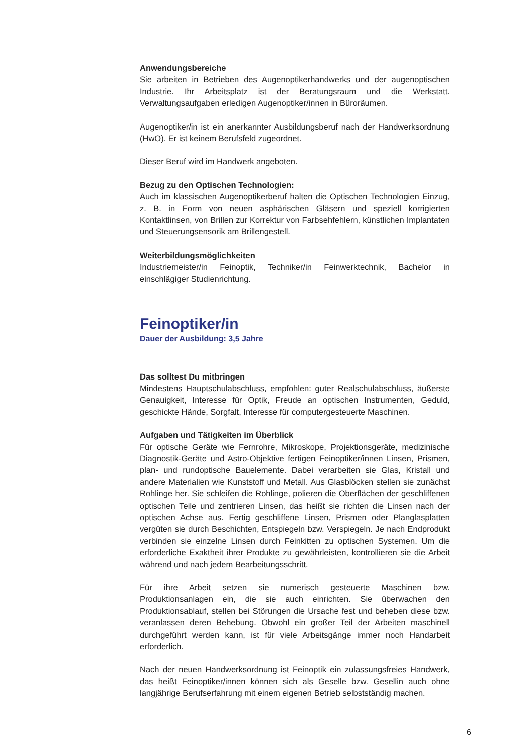Anwendungsbereiche
Sie arbeiten in Betrieben des Augenoptikerhandwerks und der augenoptischen Industrie. Ihr Arbeitsplatz ist der Beratungsraum und die Werkstatt. Verwaltungsaufgaben erledigen Augenoptiker/innen in Büroräumen.
Augenoptiker/in ist ein anerkannter Ausbildungsberuf nach der Handwerksordnung (HwO). Er ist keinem Berufsfeld zugeordnet.
Dieser Beruf wird im Handwerk angeboten.
Bezug zu den Optischen Technologien:
Auch im klassischen Augenoptikerberuf halten die Optischen Technologien Einzug, z. B. in Form von neuen asphärischen Gläsern und speziell korrigierten Kontaktlinsen, von Brillen zur Korrektur von Farbsehfehlern, künstlichen Implantaten und Steuerungsensorik am Brillengestell.
Weiterbildungsmöglichkeiten
Industriemeister/in Feinoptik, Techniker/in Feinwerktechnik, Bachelor in einschlägiger Studienrichtung.
Feinoptiker/in
Dauer der Ausbildung: 3,5 Jahre
Das solltest Du mitbringen
Mindestens Hauptschulabschluss, empfohlen: guter Realschulabschluss, äußerste Genauigkeit, Interesse für Optik, Freude an optischen Instrumenten, Geduld, geschickte Hände, Sorgfalt, Interesse für computergesteuerte Maschinen.
Aufgaben und Tätigkeiten im Überblick
Für optische Geräte wie Fernrohre, Mikroskope, Projektionsgeräte, medizinische Diagnostik-Geräte und Astro-Objektive fertigen Feinoptiker/innen Linsen, Prismen, plan- und rundoptische Bauelemente. Dabei verarbeiten sie Glas, Kristall und andere Materialien wie Kunststoff und Metall. Aus Glasblöcken stellen sie zunächst Rohlinge her. Sie schleifen die Rohlinge, polieren die Oberflächen der geschliffenen optischen Teile und zentrieren Linsen, das heißt sie richten die Linsen nach der optischen Achse aus. Fertig geschliffene Linsen, Prismen oder Planglasplatten vergüten sie durch Beschichten, Entspiegeln bzw. Verspiegeln. Je nach Endprodukt verbinden sie einzelne Linsen durch Feinkitten zu optischen Systemen. Um die erforderliche Exaktheit ihrer Produkte zu gewährleisten, kontrollieren sie die Arbeit während und nach jedem Bearbeitungsschritt.
Für ihre Arbeit setzen sie numerisch gesteuerte Maschinen bzw. Produktionsanlagen ein, die sie auch einrichten. Sie überwachen den Produktionsablauf, stellen bei Störungen die Ursache fest und beheben diese bzw. veranlassen deren Behebung. Obwohl ein großer Teil der Arbeiten maschinell durchgeführt werden kann, ist für viele Arbeitsgänge immer noch Handarbeit erforderlich.
Nach der neuen Handwerksordnung ist Feinoptik ein zulassungsfreies Handwerk, das heißt Feinoptiker/innen können sich als Geselle bzw. Gesellin auch ohne langjährige Berufserfahrung mit einem eigenen Betrieb selbstständig machen.
6